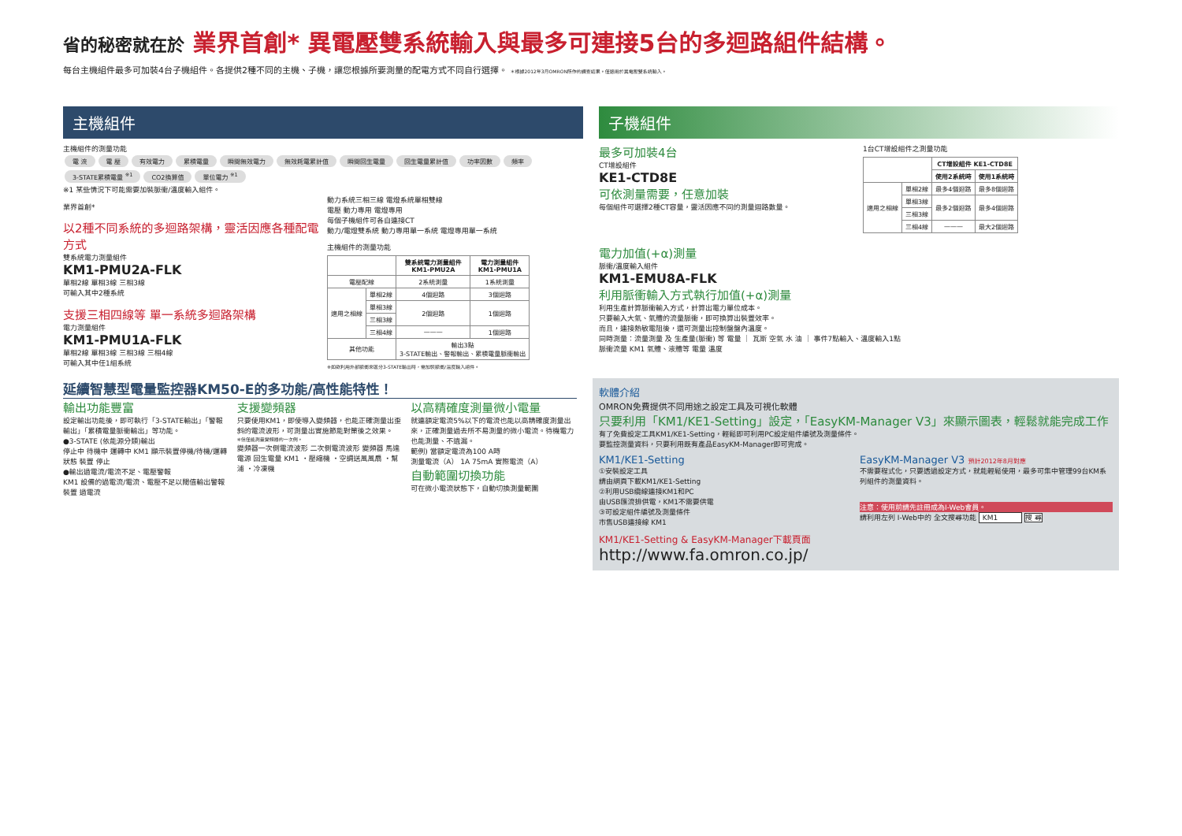省的秘密就在於 業界首創* 異電壓雙系統輸入與最多可連接5台的多迴路組件結構。
每台主機組件最多可加裝4台子機組件。各提供2種不同的主機、子機，讓您根據所要測量的配電方式不同自行選擇。 ＊根據2012年3月OMRON所作的調查結果。僅適用於異電壓雙系統輸入。
主機組件
主機組件的測量功能
電 流 電 壓 有效電力 累積電量 瞬間無效電力 無效耗電累計值 瞬間回生電量 回生電量累計值 功率因數 頻率 3-STATE累積電量 <sup>※1</sup> CO2換算值 單位電力 <sup>※1</sup>
※1 某些情況下可能需要加裝脈衝/溫度輸入組件。
業界首創*
以2種不同系統的多迴路架構，靈活因應各種配電方式
雙系統電力測量組件
KM1-PMU2A-FLK
單相2線 單相3線 三相3線
可輸入其中2種系統
支援三相四線等 單一系統多迴路架構
電力測量組件
KM1-PMU1A-FLK
單相2線 單相3線 三相3線 三相4線
可輸入其中任1組系統
動力系統三相三線 電燈系統單相雙線
電壓 動力專用 電燈專用
每個子機組件可各自連接CT
動力/電燈雙系統 動力專用單一系統 電燈專用單一系統
主機組件的測量功能
| | | 雙系統電力測量組件 KM1-PMU2A | 電力測量組件 KM1-PMU1A |
| --- | --- | --- | --- |
| 電壓配線 | | 2系統測量 | 1系統測量 |
| 適用之相線 | 單相2線 | 4個迴路 | 3個迴路 |
| | 單相3線 | 2個迴路 | 1個迴路 |
| | 三相3線 | | |
| | 三相4線 | ——— | 1個迴路 |
| 其他功能 | | 輸出3點 3-STATE輸出、警報輸出、累積電量脈衝輸出 | |
※如欲利用外部脈衝來區分3-STATE輸出時，需加裝脈衝/溫度輸入組件。
子機組件
最多可加裝4台
CT增設組件
KE1-CTD8E
可依測量需要，任意加裝
每個組件可選擇2種CT容量，靈活因應不同的測量迴路數量。
1台CT增設組件之測量功能
| | | CT增設組件 KE1-CTD8E | |
| --- | --- | --- | --- |
| | | 使用2系統時 | 使用1系統時 |
| 適用之相線 | 單相2線 | 最多4個迴路 | 最多8個迴路 |
| | 單相3線 | 最多2個迴路 | 最多4個迴路 |
| | 三相3線 | | |
| | 三相4線 | ——— | 最大2個迴路 |
電力加值(+α)測量
脈衝/溫度輸入組件
KM1-EMU8A-FLK
利用脈衝輸入方式執行加值(+α)測量
利用生產計算脈衝輸入方式，計算出電力單位成本。
只要輸入大氣、氣體的流量脈衝，即可換算出裝置效率。
而且，連接熱敏電阻後，還可測量出控制盤盤內溫度。
同時測量：流量測量 及 生產量(脈衝) 等 電量 ｜ 瓦斯 空氣 水 油 ｜ 事件7點輸入、溫度輸入1點
脈衝流量 KM1 氣體、液體等 電量 溫度
延續智慧型電量監控器KM50-E的多功能/高性能特性！
輸出功能豐富
設定輸出功能後，即可執行「3-STATE輸出」「警報輸出」「累積電量脈衝輸出」等功能。
●3-STATE (依能源分類)輸出
停止中 待機中 運轉中 KM1 顯示裝置停機/待機/運轉狀態 裝置 停止
●輸出過電流/電流不足、電壓警報
KM1 設備的過電流/電流、電壓不足以閾值輸出警報 裝置 過電流
支援變頻器
只要使用KM1，即使導入變頻器，也能正確測量出歪斜的電流波形，可測量出實施節能對策後之效果。
※但僅能測量變頻器的一次側。
變頻器一次側電流波形 二次側電流波形 變頻器 馬達 電源 回生電量 KM1 ・壓縮機 ・空調送風風扇 ・幫浦 ・冷凍機
以高精確度測量微小電量
就連額定電流5%以下的電流也能以高精確度測量出來，正確測量過去所不易測量的微小電流。待機電力也能測量、不遺漏。
範例) 當額定電流為100 A時
測量電流（A） 1A 75mA 實際電流（A）
自動範圍切換功能
可在微小電流狀態下，自動切換測量範圍
軟體介紹
OMRON免費提供不同用途之設定工具及可視化軟體
只要利用「KM1/KE1-Setting」設定，「EasyKM-Manager V3」來顯示圖表，輕鬆就能完成工作
有了免費設定工具KM1/KE1-Setting，輕鬆即可利用PC設定組件編號及測量條件。
要監控測量資料，只要利用既有產品EasyKM-Manager即可完成。
KM1/KE1-Setting
①安裝設定工具
請由網頁下載KM1/KE1-Setting
②利用USB纜線連接KM1和PC
由USB匯流排供電，KM1不需要供電
③可設定組件編號及測量條件
市售USB連接線 KM1
KM1/KE1-Setting & EasyKM-Manager下載頁面
http://www.fa.omron.co.jp/
EasyKM-Manager V3 預計2012年8月對應
不需要程式化，只要透過設定方式，就能輕鬆使用，最多可集中管理99台KM系列組件的測量資料。
注意：使用前請先註冊成為I-Web會員。
請利用左列 I-Web中的 全文搜尋功能 KM1 搜 尋